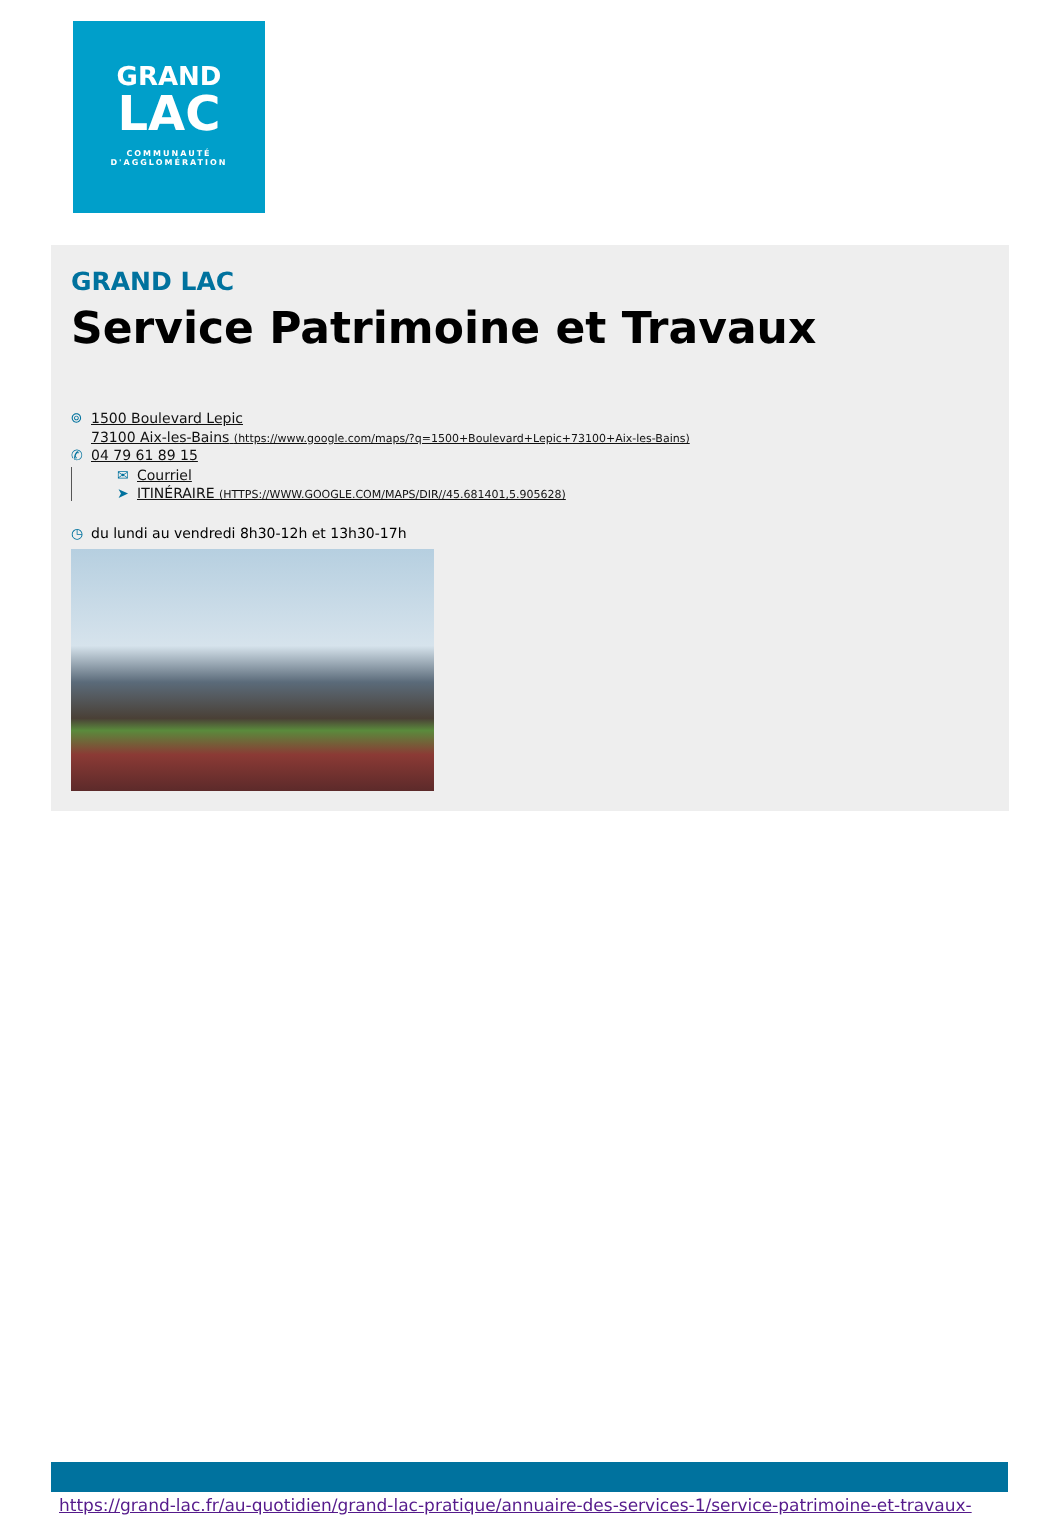GRAND
LAC
COMMUNAUTÉ
D'AGGLOMÉRATION
GRAND LAC
Service Patrimoine et Travaux
⌾ 1500 Boulevard Lepic
73100 Aix-les-Bains (https://www.google.com/maps/?q=1500+Boulevard+Lepic+73100+Aix-les-Bains)
✆ 04 79 61 89 15
✉ Courriel
➤ ITINÉRAIRE (HTTPS://WWW.GOOGLE.COM/MAPS/DIR//45.681401,5.905628)
◷ du lundi au vendredi 8h30-12h et 13h30-17h
https://grand-lac.fr/au-quotidien/grand-lac-pratique/annuaire-des-services-1/service-patrimoine-et-travaux-